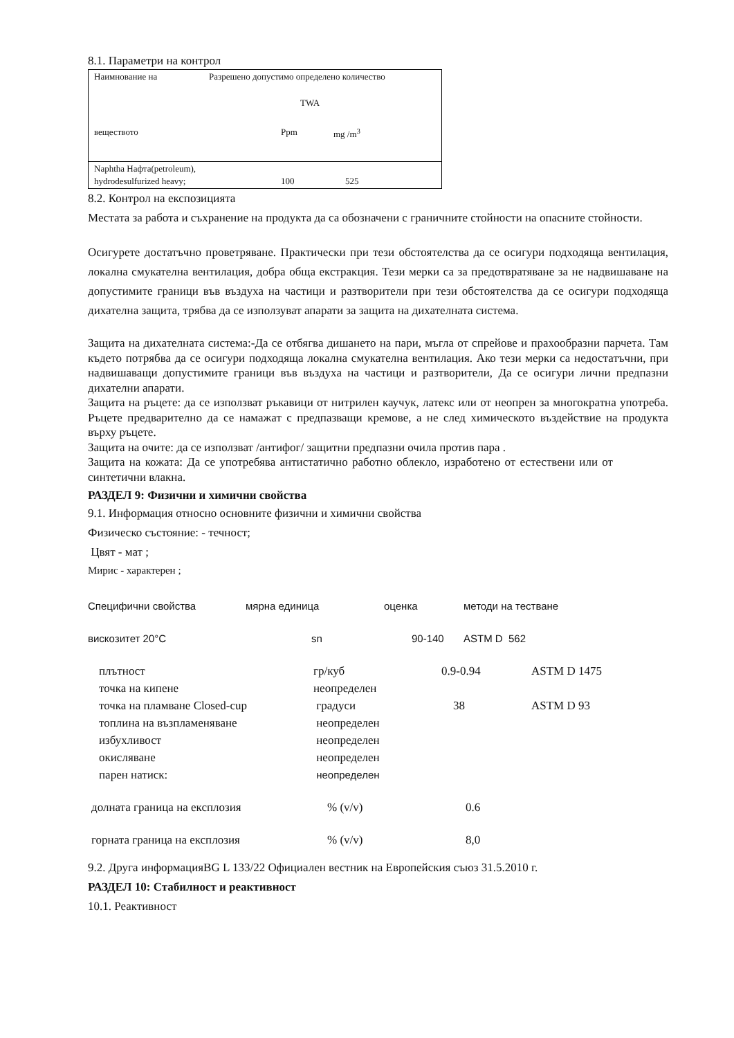8.1. Параметри на контрол
| Наимнование на | Разрешено допустимо определено количество | |
| | TWA | |
| веществото | Ppm | mg /m<sup>3</sup> |
| Naphtha Нафта(petroleum), | | |
| hydrodesulfurized heavy; | 100 | 525 |
8.2. Контрол на експозицията
Местата за работа и съхранение на продукта да са обозначени с граничните стойности на опасните стойности.
Осигурете достатъчно проветряване. Практически при тези обстоятелства да се осигури подходяща вентилация, локална смукателна вентилация, добра обща екстракция. Тези мерки са за предотвратяване за не надвишаване на допустимите граници във въздуха на частици и разтворители при тези обстоятелства да се осигури подходяща дихателна защита, трябва да се използуват апарати за защита на дихателната система.
Защита на дихателната система:-Да се отбягва дишането на пари, мъгла от спрейове и прахообразни парчета. Там където потрябва да се осигури подходяща локална смукателна вентилация. Ако тези мерки са недостатъчни, при надвишаващи допустимите граници във въздуха на частици и разтворители, Да се осигури лични предпазни дихателни апарати.
Защита на ръцете: да се използват ръкавици от нитрилен каучук, латекс или от неопрен за многократна употреба. Ръцете предварително да се намажат с предпазващи кремове, а не след химическото въздействие на продукта върху ръцете.
Защита на очите: да се използват /антифог/ защитни предпазни очила против пара .
Защита на кожата: Да се употребява антистатично работно облекло, изработено от естествени или от синтетични влакна.
РАЗДЕЛ 9: Физични и химични свойства
9.1. Информация относно основните физични и химични свойства
Физическо състояние: - течност;
Цвят - мат ;
Мирис - характерен ;
| Специфични свойства | мярна единица | оценка | методи на тестване |
| вискозитет 20°C | sn | 90-140 | ASTM D 562 |
| плътност | гр/куб | 0.9-0.94 | ASTM D 1475 |
| точка на кипене | неопределен | | |
| точка на пламване Closed-cup | градуси | 38 | ASTM D 93 |
| топлина на възпламеняване | неопределен | | |
| избухливост | неопределен | | |
| окисляване | неопределен | | |
| парен натиск: | неопределен | | |
| долната граница на експлозия | % (v/v) | 0.6 | |
| горната граница на експлозия | % (v/v) | 8,0 | |
9.2. Друга информацияBG L 133/22 Официален вестник на Европейския съюз 31.5.2010 г.
РАЗДЕЛ 10: Стабилност и реактивност
10.1. Реактивност